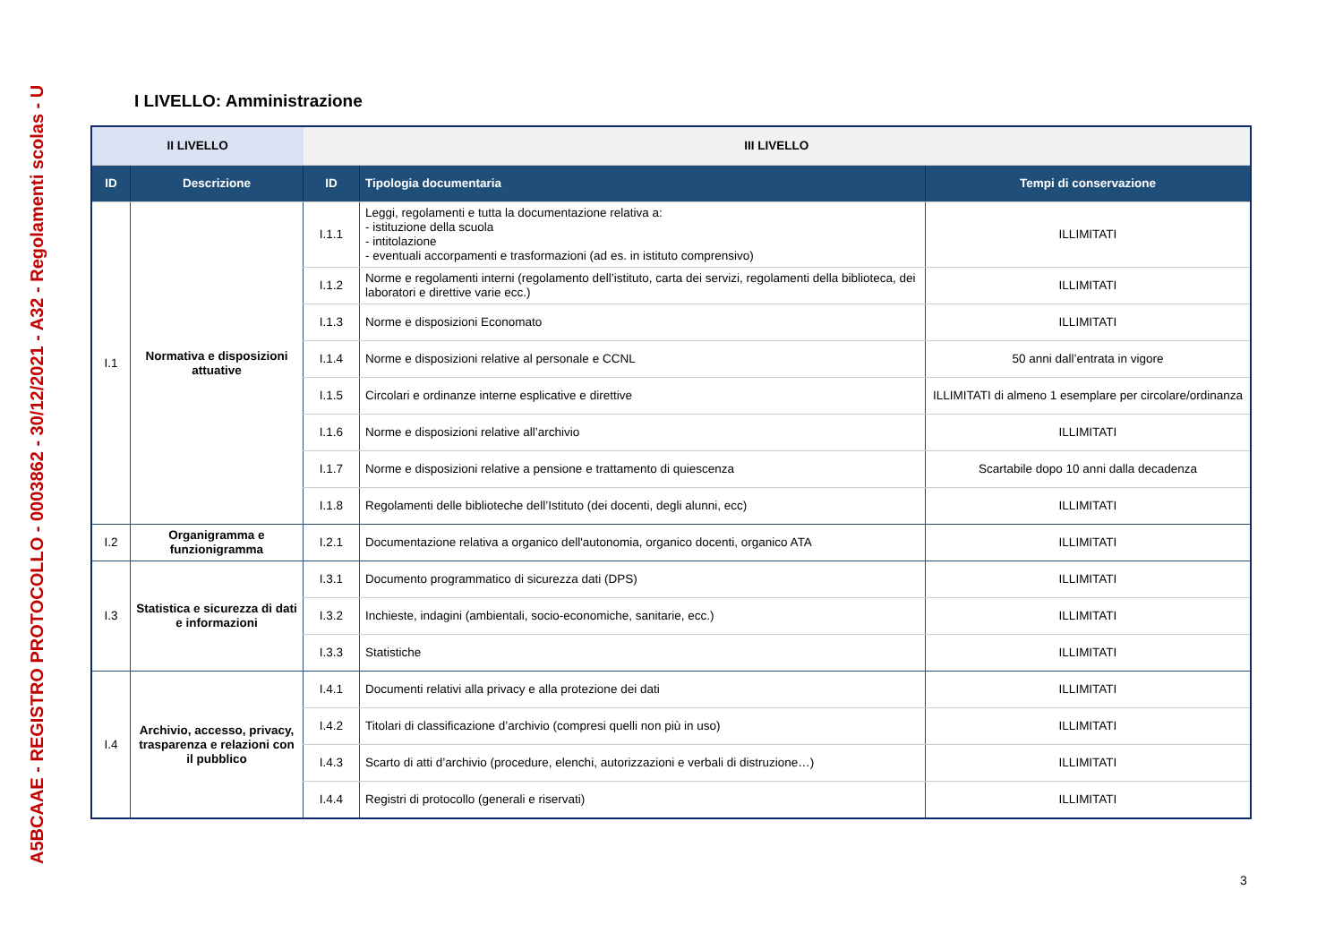A5BCAAE - REGISTRO PROTOCOLLO - 0003862 - 30/12/2021 - A32 - Regolamenti scolas - U
I LIVELLO: Amministrazione
| II LIVELLO | | III LIVELLO | | |
| --- | --- | --- | --- | --- |
| ID | Descrizione | ID | Tipologia documentaria | Tempi di conservazione |
| I.1 | Normativa e disposizioni attuative | I.1.1 | Leggi, regolamenti e tutta la documentazione relativa a: - istituzione della scuola - intitolazione - eventuali accorpamenti e trasformazioni (ad es. in istituto comprensivo) | ILLIMITATI |
| | | I.1.2 | Norme e regolamenti interni (regolamento dell’istituto, carta dei servizi, regolamenti della biblioteca, dei laboratori e direttive varie ecc.) | ILLIMITATI |
| | | I.1.3 | Norme e disposizioni Economato | ILLIMITATI |
| | | I.1.4 | Norme e disposizioni relative al personale e CCNL | 50 anni dall’entrata in vigore |
| | | I.1.5 | Circolari e ordinanze interne esplicative e direttive | ILLIMITATI di almeno 1 esemplare per circolare/ordinanza |
| | | I.1.6 | Norme e disposizioni relative all’archivio | ILLIMITATI |
| | | I.1.7 | Norme e disposizioni relative a pensione e trattamento di quiescenza | Scartabile dopo 10 anni dalla decadenza |
| | | I.1.8 | Regolamenti delle biblioteche dell’Istituto (dei docenti, degli alunni, ecc) | ILLIMITATI |
| I.2 | Organigramma e funzionigramma | I.2.1 | Documentazione relativa a organico dell'autonomia, organico docenti, organico ATA | ILLIMITATI |
| I.3 | Statistica e sicurezza di dati e informazioni | I.3.1 | Documento programmatico di sicurezza dati (DPS) | ILLIMITATI |
| | | I.3.2 | Inchieste, indagini (ambientali, socio-economiche, sanitarie, ecc.) | ILLIMITATI |
| | | I.3.3 | Statistiche | ILLIMITATI |
| I.4 | Archivio, accesso, privacy, trasparenza e relazioni con il pubblico | I.4.1 | Documenti relativi alla privacy e alla protezione dei dati | ILLIMITATI |
| | | I.4.2 | Titolari di classificazione d’archivio (compresi quelli non più in uso) | ILLIMITATI |
| | | I.4.3 | Scarto di atti d’archivio (procedure, elenchi, autorizzazioni e verbali di distruzione…) | ILLIMITATI |
| | | I.4.4 | Registri di protocollo (generali e riservati) | ILLIMITATI |
3